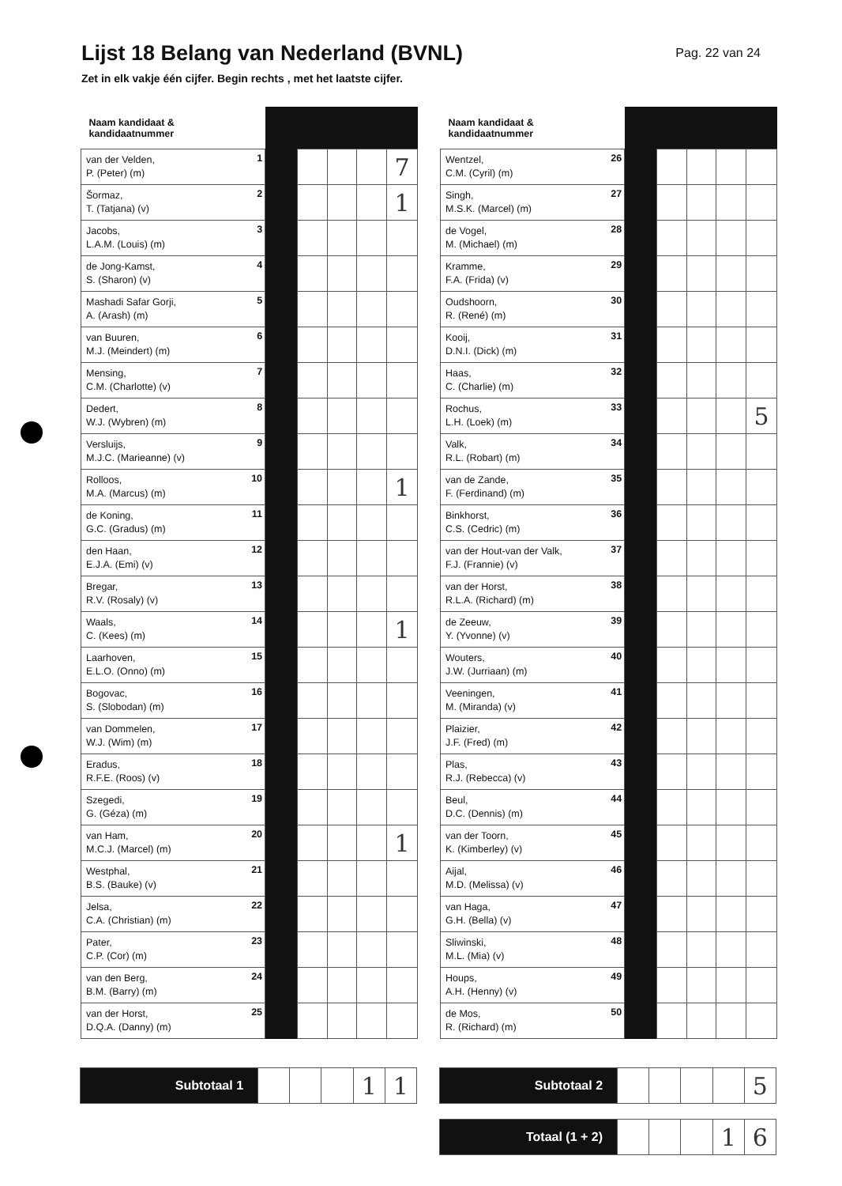Lijst 18 Belang van Nederland (BVNL)
Pag. 22 van 24
Zet in elk vakje één cijfer. Begin rechts , met het laatste cijfer.
| Naam kandidaat & kandidaatnummer | | | | | | |
| --- | --- | --- | --- | --- | --- | --- |
| van der Velden, P. (Peter) (m) | 1 | | | | | 7 |
| Šormaz, T. (Tatjana) (v) | 2 | | | | | 1 |
| Jacobs, L.A.M. (Louis) (m) | 3 | | | | | |
| de Jong-Kamst, S. (Sharon) (v) | 4 | | | | | |
| Mashadi Safar Gorji, A. (Arash) (m) | 5 | | | | | |
| van Buuren, M.J. (Meindert) (m) | 6 | | | | | |
| Mensing, C.M. (Charlotte) (v) | 7 | | | | | |
| Dedert, W.J. (Wybren) (m) | 8 | | | | | |
| Versluijs, M.J.C. (Marieanne) (v) | 9 | | | | | |
| Rolloos, M.A. (Marcus) (m) | 10 | | | | | 1 |
| de Koning, G.C. (Gradus) (m) | 11 | | | | | |
| den Haan, E.J.A. (Emi) (v) | 12 | | | | | |
| Bregar, R.V. (Rosaly) (v) | 13 | | | | | |
| Waals, C. (Kees) (m) | 14 | | | | | 1 |
| Laarhoven, E.L.O. (Onno) (m) | 15 | | | | | |
| Bogovac, S. (Slobodan) (m) | 16 | | | | | |
| van Dommelen, W.J. (Wim) (m) | 17 | | | | | |
| Eradus, R.F.E. (Roos) (v) | 18 | | | | | |
| Szegedi, G. (Géza) (m) | 19 | | | | | |
| van Ham, M.C.J. (Marcel) (m) | 20 | | | | | 1 |
| Westphal, B.S. (Bauke) (v) | 21 | | | | | |
| Jelsa, C.A. (Christian) (m) | 22 | | | | | |
| Pater, C.P. (Cor) (m) | 23 | | | | | |
| van den Berg, B.M. (Barry) (m) | 24 | | | | | |
| van der Horst, D.Q.A. (Danny) (m) | 25 | | | | | |
| Naam kandidaat & kandidaatnummer | | | | | | |
| --- | --- | --- | --- | --- | --- | --- |
| Wentzel, C.M. (Cyril) (m) | 26 | | | | | |
| Singh, M.S.K. (Marcel) (m) | 27 | | | | | |
| de Vogel, M. (Michael) (m) | 28 | | | | | |
| Kramme, F.A. (Frida) (v) | 29 | | | | | |
| Oudshoorn, R. (René) (m) | 30 | | | | | |
| Kooij, D.N.I. (Dick) (m) | 31 | | | | | |
| Haas, C. (Charlie) (m) | 32 | | | | | |
| Rochus, L.H. (Loek) (m) | 33 | | | | | 5 |
| Valk, R.L. (Robart) (m) | 34 | | | | | |
| van de Zande, F. (Ferdinand) (m) | 35 | | | | | |
| Binkhorst, C.S. (Cedric) (m) | 36 | | | | | |
| van der Hout-van der Valk, F.J. (Frannie) (v) | 37 | | | | | |
| van der Horst, R.L.A. (Richard) (m) | 38 | | | | | |
| de Zeeuw, Y. (Yvonne) (v) | 39 | | | | | |
| Wouters, J.W. (Jurriaan) (m) | 40 | | | | | |
| Veeningen, M. (Miranda) (v) | 41 | | | | | |
| Plaizier, J.F. (Fred) (m) | 42 | | | | | |
| Plas, R.J. (Rebecca) (v) | 43 | | | | | |
| Beul, D.C. (Dennis) (m) | 44 | | | | | |
| van der Toorn, K. (Kimberley) (v) | 45 | | | | | |
| Aijal, M.D. (Melissa) (v) | 46 | | | | | |
| van Haga, G.H. (Bella) (v) | 47 | | | | | |
| Sliwinski, M.L. (Mia) (v) | 48 | | | | | |
| Houps, A.H. (Henny) (v) | 49 | | | | | |
| de Mos, R. (Richard) (m) | 50 | | | | | |
| Subtotaal 1 | | | | 1 | 1 |
| Subtotaal 2 | | | | | 5 |
| Totaal (1 + 2) | | | | 1 | 6 |